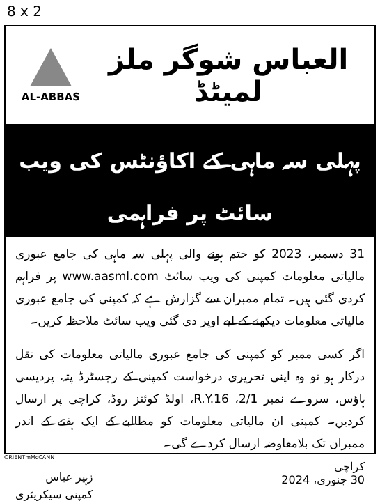8 x 2
AL-ABBAS
العباس شوگر ملز لمیٹڈ
پہلی سہ ماہی کے اکاؤنٹس کی ویب سائٹ پر فراہمی
31 دسمبر، 2023 کو ختم ہونے والی پہلی سہ ماہی کی جامع عبوری مالیاتی معلومات کمپنی کی ویب سائٹ www.aasml.com پر فراہم کردی گئی ہیں۔ تمام ممبران سے گزارش ہے کہ کمپنی کی جامع عبوری مالیاتی معلومات دیکھنے کے لیے اوپر دی گئی ویب سائٹ ملاحظہ کریں۔
اگر کسی ممبر کو کمپنی کی جامع عبوری مالیاتی معلومات کی نقل درکار ہو تو وہ اپنی تحریری درخواست کمپنی کے رجسٹرڈ پتہ، پردیسی ہاؤس، سروے نمبر 2/1، R.Y.16، اولڈ کوئنز روڈ، کراچی پر ارسال کردیں۔ کمپنی ان مالیاتی معلومات کو مطالبے کے ایک ہفتے کے اندر ممبران تک بلامعاوضہ ارسال کردے گی۔
کراچی
30 جنوری، 2024
زہیر عباس
کمپنی سیکریٹری
ORIENTmMcCANN